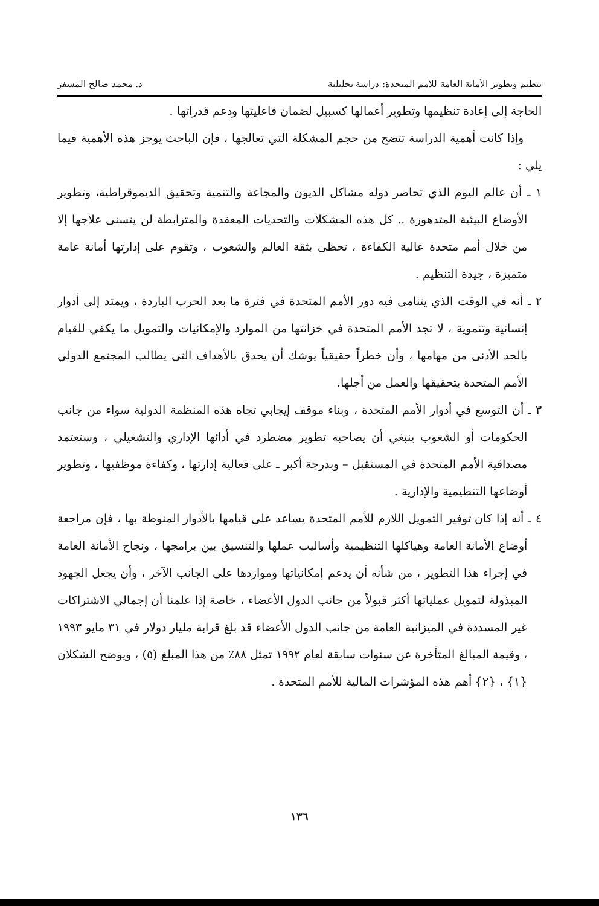تنظيم وتطوير الأمانة العامة للأمم المتحدة: دراسة تحليلية د. محمد صالح المسفر
الحاجة إلى إعادة تنظيمها وتطوير أعمالها كسبيل لضمان فاعليتها ودعم قدراتها .
وإذا كانت أهمية الدراسة تتضح من حجم المشكلة التي تعالجها ، فإن الباحث يوجز هذه الأهمية فيما يلي :
١ ـ أن عالم اليوم الذي تحاصر دوله مشاكل الديون والمجاعة والتنمية وتحقيق الديموقراطية، وتطوير الأوضاع البيئية المتدهورة .. كل هذه المشكلات والتحديات المعقدة والمترابطة لن يتسنى علاجها إلا من خلال أمم متحدة عالية الكفاءة ، تحظى بثقة العالم والشعوب ، وتقوم على إدارتها أمانة عامة متميزة ، جيدة التنظيم .
٢ ـ أنه في الوقت الذي يتنامى فيه دور الأمم المتحدة في فترة ما بعد الحرب الباردة ، ويمتد إلى أدوار إنسانية وتنموية ، لا تجد الأمم المتحدة في خزانتها من الموارد والإمكانيات والتمويل ما يكفي للقيام بالحد الأدنى من مهامها ، وأن خطراً حقيقياً يوشك أن يحدق بالأهداف التي يطالب المجتمع الدولي الأمم المتحدة بتحقيقها والعمل من أجلها.
٣ ـ أن التوسع في أدوار الأمم المتحدة ، وبناء موقف إيجابي تجاه هذه المنظمة الدولية سواء من جانب الحكومات أو الشعوب ينبغي أن يصاحبه تطوير مضطرد في أدائها الإداري والتشغيلي ، وستعتمد مصداقية الأمم المتحدة في المستقبل – وبدرجة أكبر ـ على فعالية إدارتها ، وكفاءة موظفيها ، وتطوير أوضاعها التنظيمية والإدارية .
٤ ـ أنه إذا كان توفير التمويل اللازم للأمم المتحدة يساعد على قيامها بالأدوار المنوطة بها ، فإن مراجعة أوضاع الأمانة العامة وهياكلها التنظيمية وأساليب عملها والتنسيق بين برامجها ، ونجاح الأمانة العامة في إجراء هذا التطوير ، من شأنه أن يدعم إمكانياتها ومواردها على الجانب الآخر ، وأن يجعل الجهود المبذولة لتمويل عملياتها أكثر قبولاً من جانب الدول الأعضاء ، خاصة إذا علمنا أن إجمالي الاشتراكات غير المسددة في الميزانية العامة من جانب الدول الأعضاء قد بلغ قرابة مليار دولار في ٣١ مايو ١٩٩٣ ، وقيمة المبالغ المتأخرة عن سنوات سابقة لعام ١٩٩٢ تمثل ٨٨٪ من هذا المبلغ (٥) ، ويوضح الشكلان {١} ، {٢} أهم هذه المؤشرات المالية للأمم المتحدة .
١٣٦